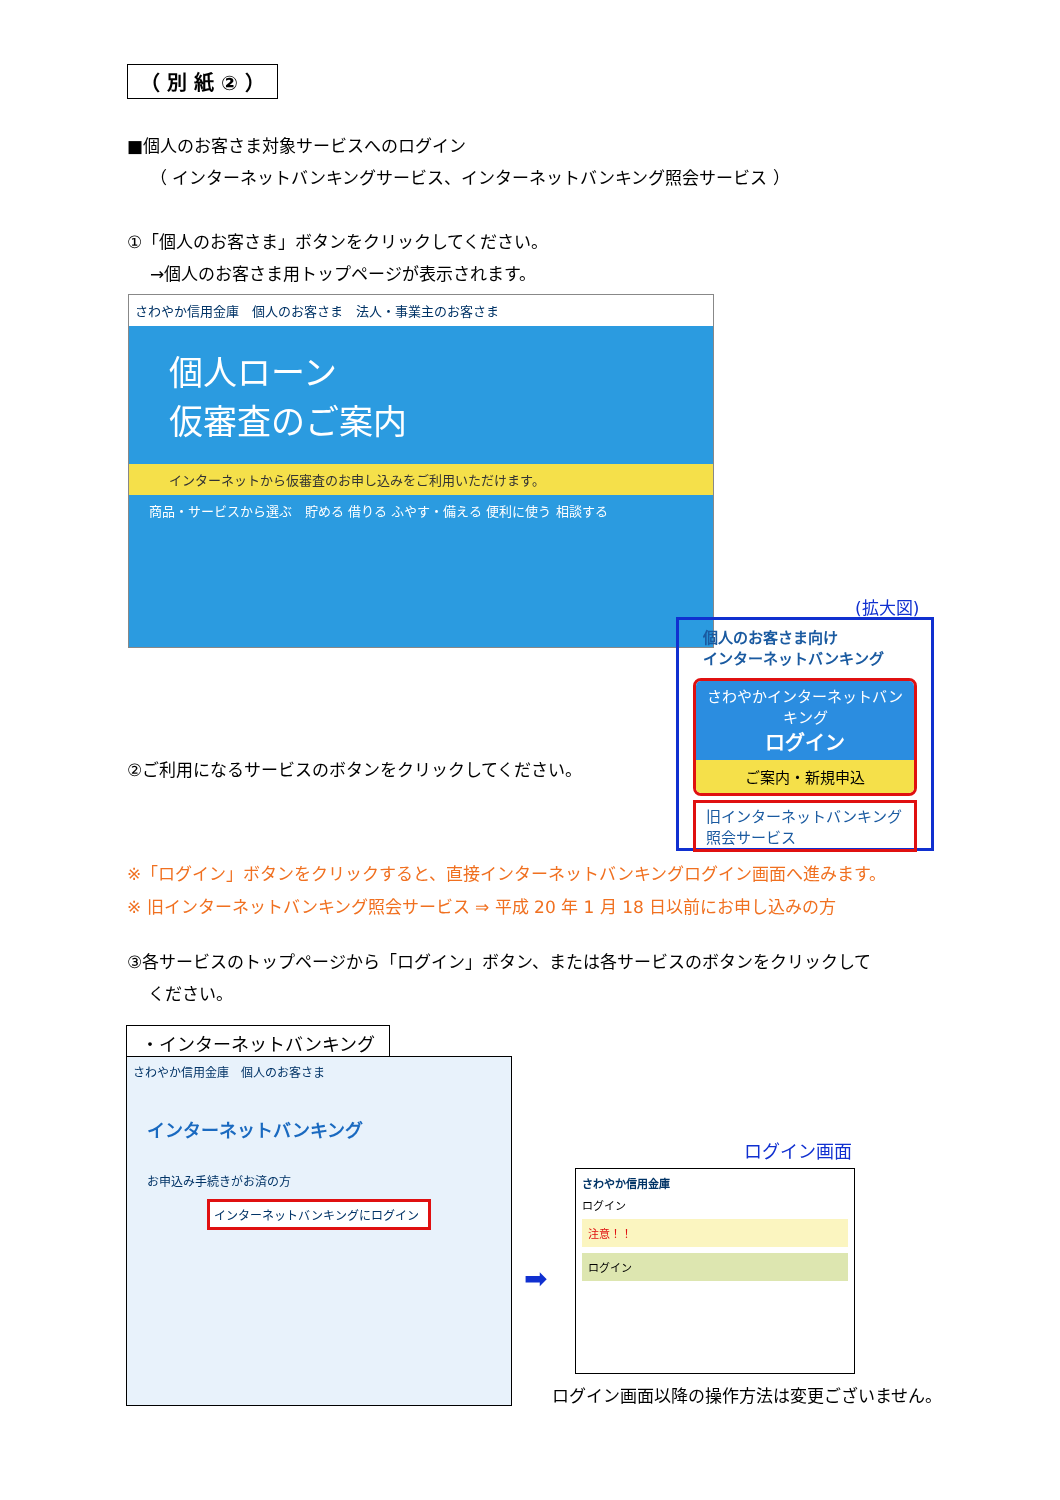（ 別 紙 ② ）
■個人のお客さま対象サービスへのログイン
（ インターネットバンキングサービス、インターネットバンキング照会サービス ）
①「個人のお客さま」ボタンをクリックしてください。
→個人のお客さま用トップページが表示されます。
さわやか信用金庫　個人のお客さま　法人・事業主のお客さま
個人ローン
仮審査のご案内
インターネットから仮審査のお申し込みをご利用いただけます。
商品・サービスから選ぶ　貯める 借りる ふやす・備える 便利に使う 相談する
(拡大図)
個人のお客さま向け
インターネットバンキング
さわやかインターネットバンキング
ログイン
ご案内・新規申込
旧インターネットバンキング
照会サービス
②ご利用になるサービスのボタンをクリックしてください。
※「ログイン」ボタンをクリックすると、直接インターネットバンキングログイン画面へ進みます。
※ 旧インターネットバンキング照会サービス ⇒ 平成 20 年 1 月 18 日以前にお申し込みの方
③各サービスのトップページから「ログイン」ボタン、または各サービスのボタンをクリックして
ください。
・インターネットバンキング
さわやか信用金庫　個人のお客さま
インターネットバンキング
お申込み手続きがお済の方
インターネットバンキングにログイン
➡
ログイン画面
さわやか信用金庫
ログイン
注意！！
ログイン
ログイン画面以降の操作方法は変更ございません。